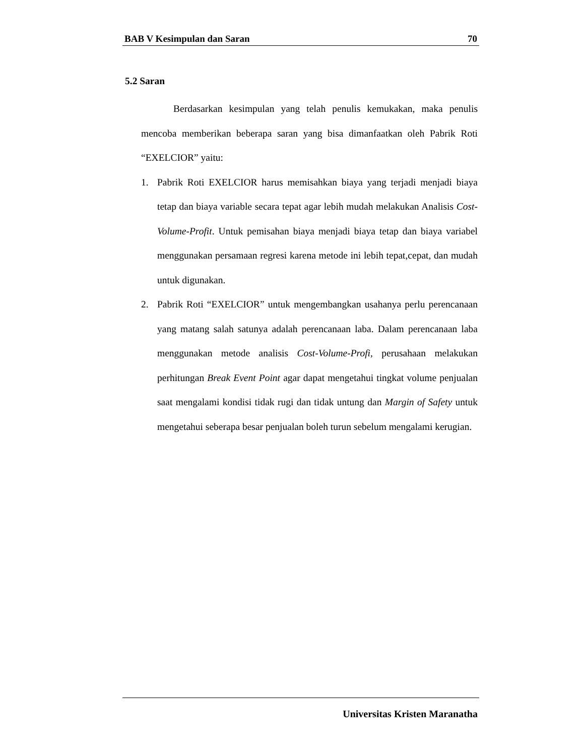BAB V Kesimpulan dan Saran 70
5.2 Saran
Berdasarkan kesimpulan yang telah penulis kemukakan, maka penulis mencoba memberikan beberapa saran yang bisa dimanfaatkan oleh Pabrik Roti “EXELCIOR” yaitu:
1. Pabrik Roti EXELCIOR harus memisahkan biaya yang terjadi menjadi biaya tetap dan biaya variable secara tepat agar lebih mudah melakukan Analisis Cost-Volume-Profit. Untuk pemisahan biaya menjadi biaya tetap dan biaya variabel menggunakan persamaan regresi karena metode ini lebih tepat,cepat, dan mudah untuk digunakan.
2. Pabrik Roti “EXELCIOR” untuk mengembangkan usahanya perlu perencanaan yang matang salah satunya adalah perencanaan laba. Dalam perencanaan laba menggunakan metode analisis Cost-Volume-Profi, perusahaan melakukan perhitungan Break Event Point agar dapat mengetahui tingkat volume penjualan saat mengalami kondisi tidak rugi dan tidak untung dan Margin of Safety untuk mengetahui seberapa besar penjualan boleh turun sebelum mengalami kerugian.
Universitas Kristen Maranatha